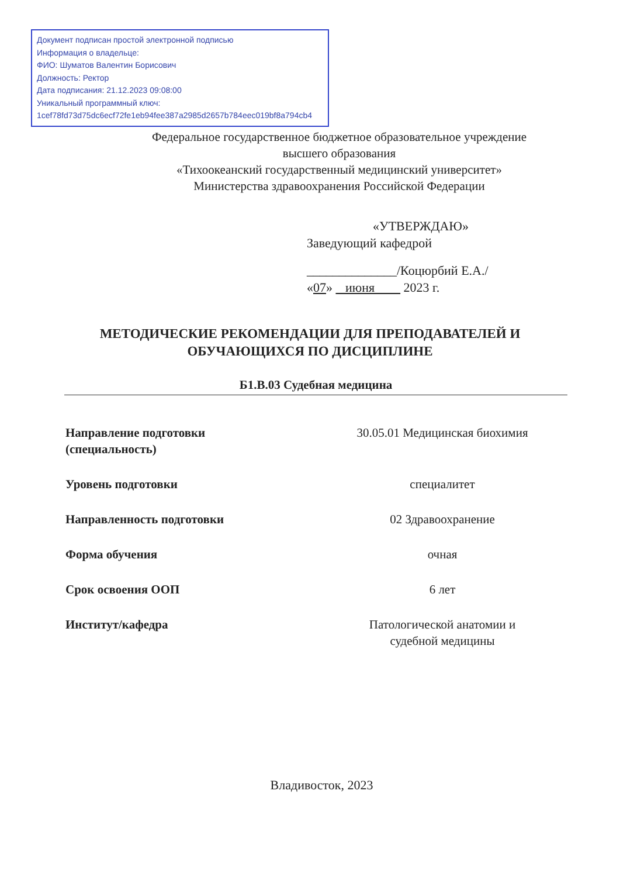Документ подписан простой электронной подписью
Информация о владельце:
ФИО: Шуматов Валентин Борисович
Должность: Ректор
Дата подписания: 21.12.2023 09:08:00
Уникальный программный ключ:
1cef78fd73d75dc6ecf72fe1eb94fee387a2985d2657b784eec019bf8a794cb4
Федеральное государственное бюджетное образовательное учреждение
высшего образования
«Тихоокеанский государственный медицинский университет»
Министерства здравоохранения Российской Федерации
«УТВЕРЖДАЮ»
Заведующий кафедрой
______________/Коцюрбий Е.А./
«07» июня 2023 г.
МЕТОДИЧЕСКИЕ РЕКОМЕНДАЦИИ ДЛЯ ПРЕПОДАВАТЕЛЕЙ И
ОБУЧАЮЩИХСЯ ПО ДИСЦИПЛИНЕ
Б1.В.03 Судебная медицина
| Направление подготовки (специальность) | 30.05.01 Медицинская биохимия |
| Уровень подготовки | специалитет |
| Направленность подготовки | 02 Здравоохранение |
| Форма обучения | очная |
| Срок освоения ООП | 6 лет |
| Институт/кафедра | Патологической анатомии и судебной медицины |
Владивосток, 2023